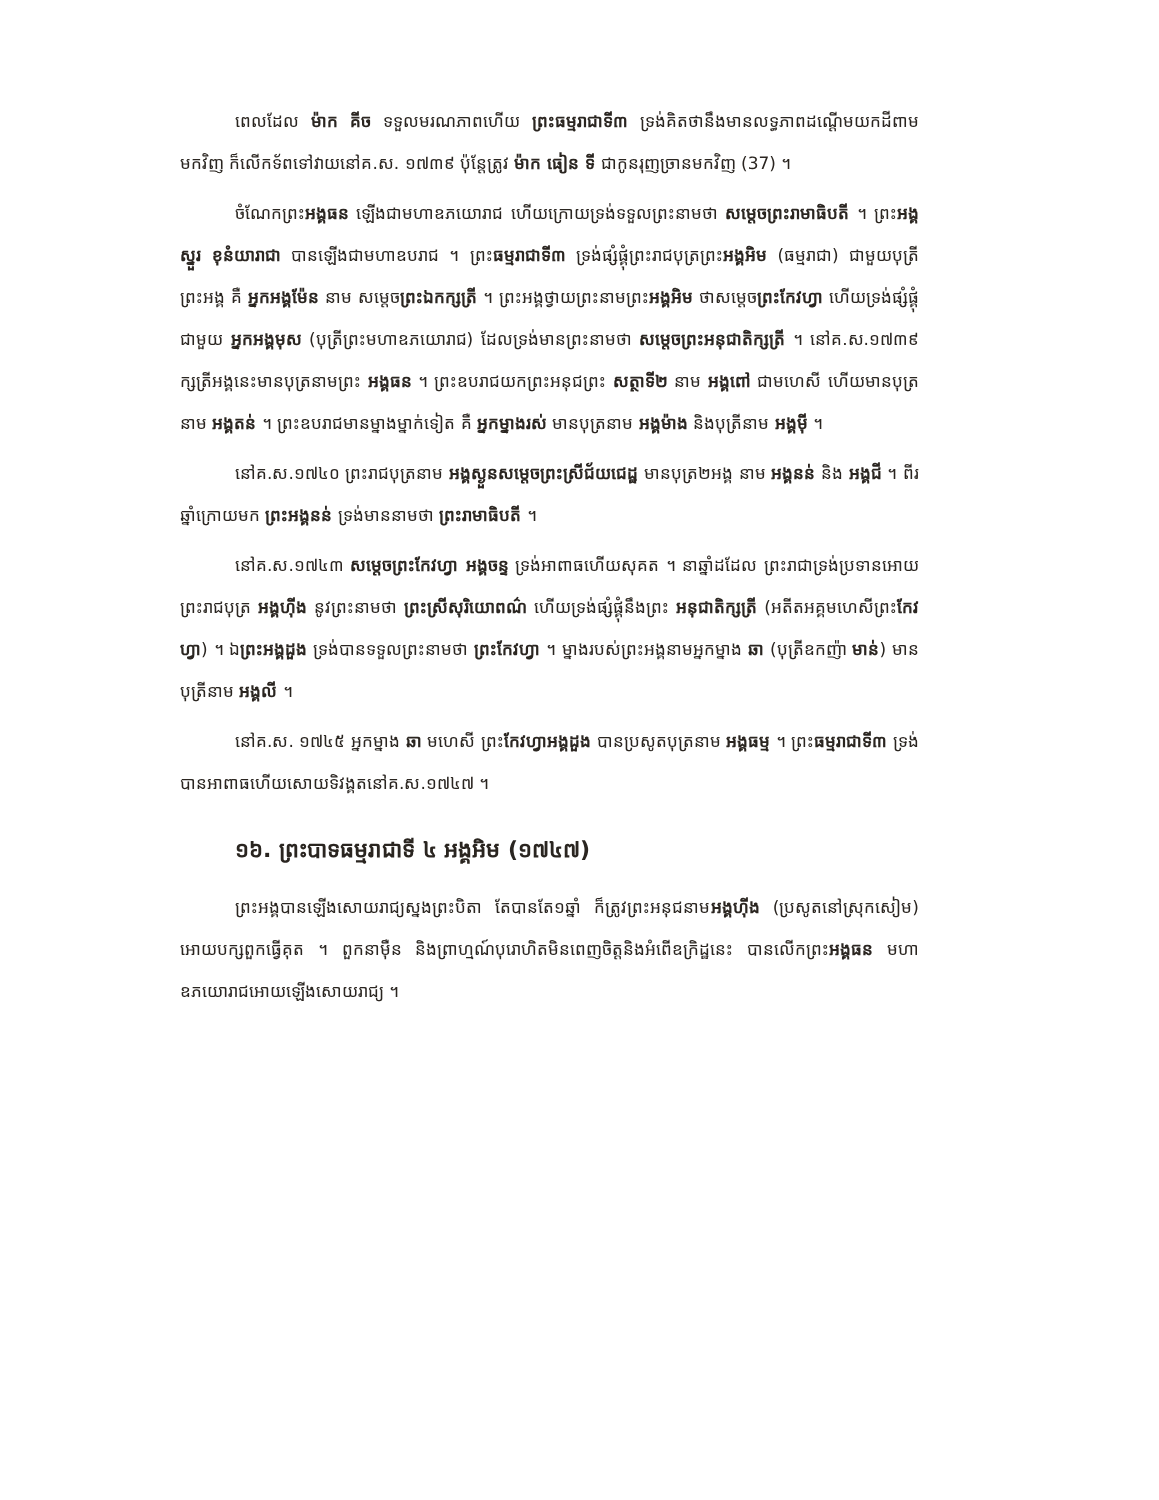ពេលដែល ម៉ាក គីច ទទួលមរណភាពហើយ ព្រះធម្មរាជាទី៣ ទ្រង់គិតថានឹងមានលទ្ធភាពដណ្តើមយកដីពាមមកវិញ ក៏លើកទ័ពទៅវាយនៅគ.ស. ១៧៣៩ ប៉ុន្តែត្រូវ ម៉ាក ធៀន ទី ជាកូនរុញច្រានមកវិញ (37) ។
ចំណែកព្រះអង្គធន ឡើងជាមហាឧភយោរាជ ហើយក្រោយទ្រង់ទទួលព្រះនាមថា សម្តេចព្រះរាមាធិបតី ។ ព្រះអង្គស្នួរ ខុនំយារាជា បានឡើងជាមហាឧបរាជ ។ ព្រះធម្មរាជាទី៣ ទ្រង់ផ្សំផ្គុំព្រះរាជបុត្រព្រះអង្គអិម (ធម្មរាជា) ជាមួយបុត្រីព្រះអង្គ គឺ អ្នកអង្គម៉ែន នាម សម្តេចព្រះឯកក្សត្រី ។ ព្រះអង្គថ្វាយព្រះនាមព្រះអង្គអិម ថាសម្តេចព្រះកែវហ្វា ហើយទ្រង់ផ្សំផ្គុំជាមួយ អ្នកអង្គមុស (បុត្រីព្រះមហាឧភយោរាជ) ដែលទ្រង់មានព្រះនាមថា សម្តេចព្រះអនុជាតិក្សត្រី ។ នៅគ.ស.១៧៣៩ ក្សត្រីអង្គនេះមានបុត្រនាមព្រះ អង្គធន ។ ព្រះឧបរាជយកព្រះអនុជព្រះ សត្ថាទី២ នាម អង្គពៅ ជាមហេសី ហើយមានបុត្រនាម អង្គតន់ ។ ព្រះឧបរាជមានម្នាងម្នាក់ទៀត គឺ អ្នកម្នាងរស់ មានបុត្រនាម អង្គម៉ាង និងបុត្រីនាម អង្គម៉ី ។
នៅគ.ស.១៧៤០ ព្រះរាជបុត្រនាម អង្គស្ងួនសម្តេចព្រះស្រីជ័យជេដ្ឋ មានបុត្រ២អង្គ នាម អង្គនន់ និង អង្គជី ។ ពីរឆ្នាំក្រោយមក ព្រះអង្គនន់ ទ្រង់មាននាមថា ព្រះរាមាធិបតី ។
នៅគ.ស.១៧៤៣ សម្តេចព្រះកែវហ្វា អង្គចន្ទ ទ្រង់អាពាធហើយសុគត ។ នាឆ្នាំដដែល ព្រះរាជាទ្រង់ប្រទានអោយព្រះរាជបុត្រ អង្គហ៊ីង នូវព្រះនាមថា ព្រះស្រីសុរិយោពណ៌ ហើយទ្រង់ផ្សំផ្គុំនឹងព្រះ អនុជាតិក្សត្រី (អតីតអគ្គមហេសីព្រះកែវហ្វា) ។ ឯព្រះអង្គដួង ទ្រង់បានទទួលព្រះនាមថា ព្រះកែវហ្វា ។ ម្នាងរបស់ព្រះអង្គនាមអ្នកម្នាង ឆា (បុត្រីឧកញ៉ា មាន់) មានបុត្រីនាម អង្គលី ។
នៅគ.ស. ១៧៤៥ អ្នកម្នាង ឆា មហេសី ព្រះកែវហ្វាអង្គដួង បានប្រសូតបុត្រនាម អង្គធម្ម ។ ព្រះធម្មរាជាទី៣ ទ្រង់បានអាពាធហើយសោយទិវង្គតនៅគ.ស.១៧៤៧ ។
១៦. ព្រះបាទធម្មរាជាទី ៤ អង្គអិម (១៧៤៧)
ព្រះអង្គបានឡើងសោយរាជ្យស្នងព្រះបិតា តែបានតែ១ឆ្នាំ ក៏ត្រូវព្រះអនុជនាមអង្គហ៊ីង (ប្រសូតនៅស្រុកសៀម) អោយបក្សពួកធ្វើគុត ។ ពួកនាម៉ឺន និងព្រាហ្មណ៍បុរោហិតមិនពេញចិត្តនិងអំពើឧក្រិដ្ឋនេះ បានលើកព្រះអង្គធន មហាឧភយោរាជអោយឡើងសោយរាជ្យ ។